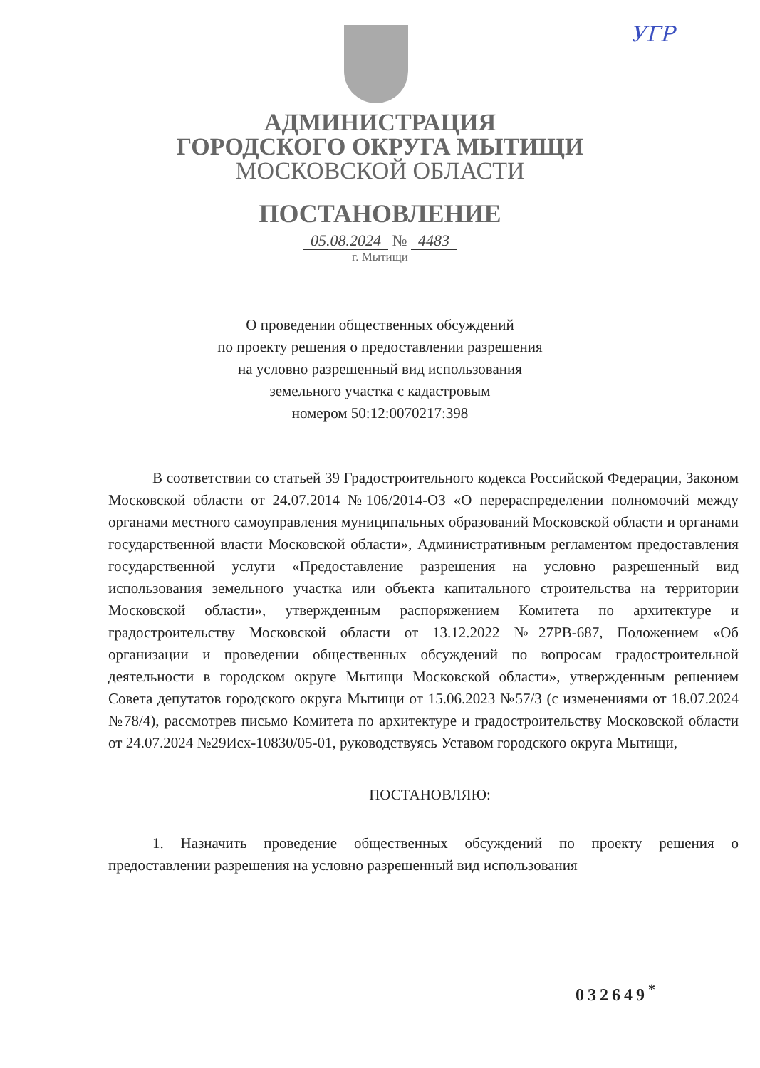УГР
АДМИНИСТРАЦИЯ
ГОРОДСКОГО ОКРУГА МЫТИЩИ
МОСКОВСКОЙ ОБЛАСТИ
ПОСТАНОВЛЕНИЕ
05.08.2024 № 4483
г. Мытищи
О проведении общественных обсуждений
по проекту решения о предоставлении разрешения
на условно разрешенный вид использования
земельного участка с кадастровым
номером 50:12:0070217:398
В соответствии со статьей 39 Градостроительного кодекса Российской Федерации, Законом Московской области от 24.07.2014 №106/2014-ОЗ «О перераспределении полномочий между органами местного самоуправления муниципальных образований Московской области и органами государственной власти Московской области», Административным регламентом предоставления государственной услуги «Предоставление разрешения на условно разрешенный вид использования земельного участка или объекта капитального строительства на территории Московской области», утвержденным распоряжением Комитета по архитектуре и градостроительству Московской области от 13.12.2022 №27РВ-687, Положением «Об организации и проведении общественных обсуждений по вопросам градостроительной деятельности в городском округе Мытищи Московской области», утвержденным решением Совета депутатов городского округа Мытищи от 15.06.2023 №57/3 (с изменениями от 18.07.2024 №78/4), рассмотрев письмо Комитета по архитектуре и градостроительству Московской области от 24.07.2024 №29Исх-10830/05-01, руководствуясь Уставом городского округа Мытищи,
ПОСТАНОВЛЯЮ:
1. Назначить проведение общественных обсуждений по проекту решения о предоставлении разрешения на условно разрешенный вид использования
032649<sup>*</sup>